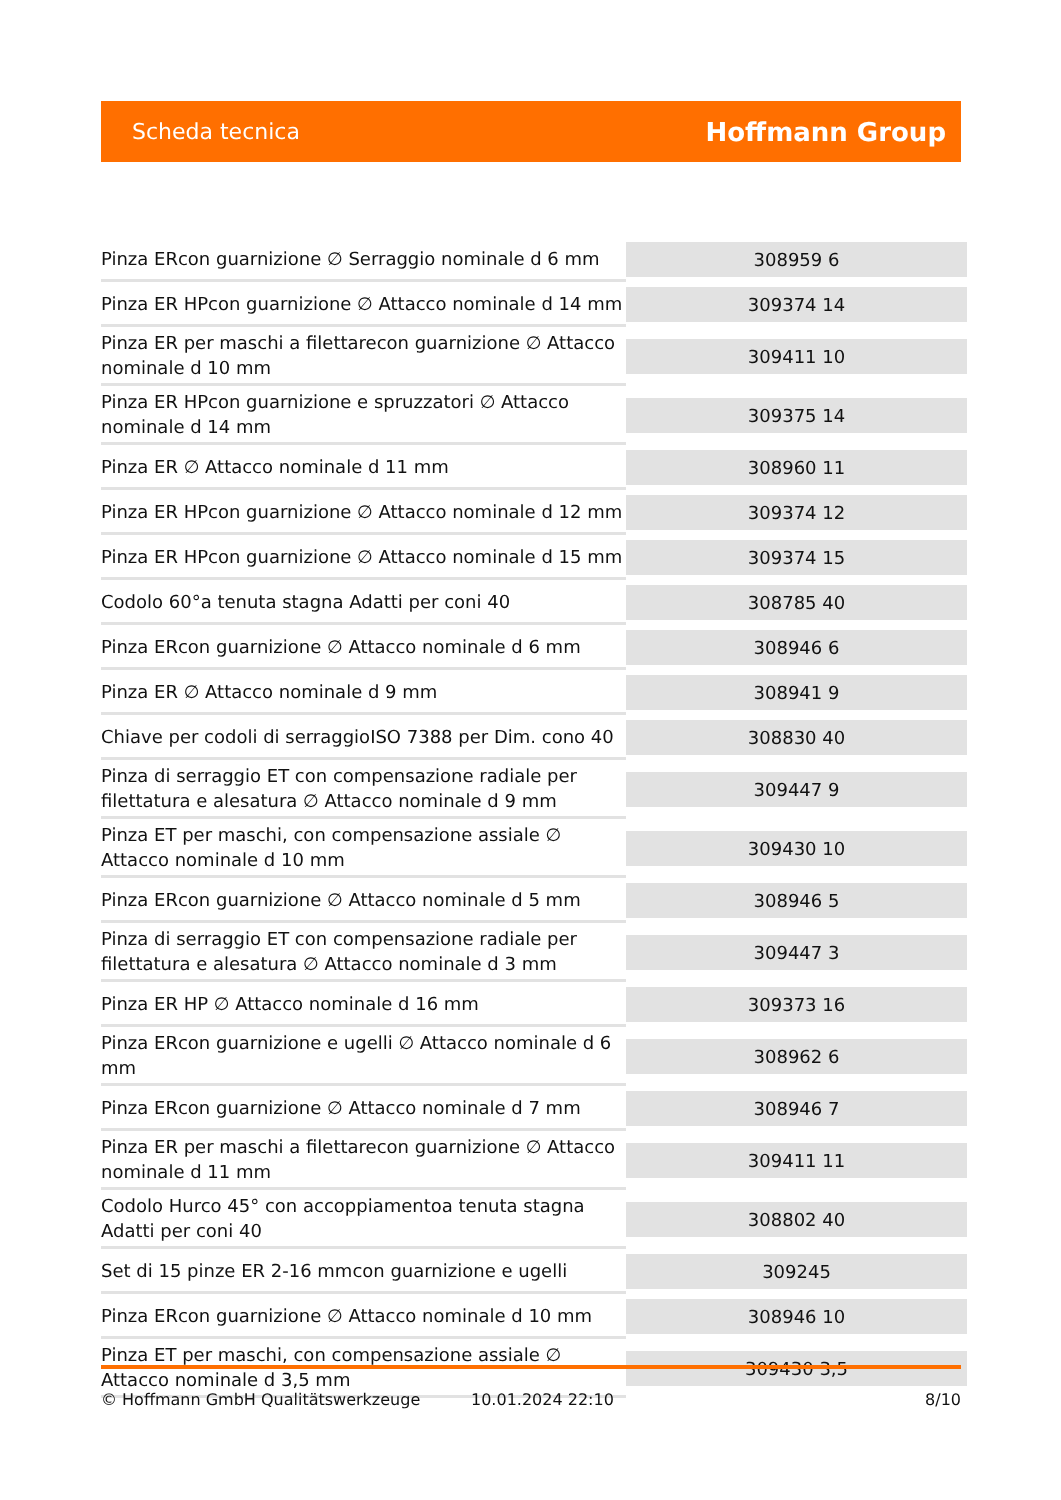Scheda tecnica Hoffmann Group
| Pinza ERcon guarnizione ∅ Serraggio nominale d 6 mm | 308959 6 |
| Pinza ER HPcon guarnizione ∅ Attacco nominale d 14 mm | 309374 14 |
| Pinza ER per maschi a filettarecon guarnizione ∅ Attacco nominale d 10 mm | 309411 10 |
| Pinza ER HPcon guarnizione e spruzzatori ∅ Attacco nominale d 14 mm | 309375 14 |
| Pinza ER ∅ Attacco nominale d 11 mm | 308960 11 |
| Pinza ER HPcon guarnizione ∅ Attacco nominale d 12 mm | 309374 12 |
| Pinza ER HPcon guarnizione ∅ Attacco nominale d 15 mm | 309374 15 |
| Codolo 60°a tenuta stagna Adatti per coni 40 | 308785 40 |
| Pinza ERcon guarnizione ∅ Attacco nominale d 6 mm | 308946 6 |
| Pinza ER ∅ Attacco nominale d 9 mm | 308941 9 |
| Chiave per codoli di serraggioISO 7388 per Dim. cono 40 | 308830 40 |
| Pinza di serraggio ET con compensazione radiale per filettatura e alesatura ∅ Attacco nominale d 9 mm | 309447 9 |
| Pinza ET per maschi, con compensazione assiale ∅ Attacco nominale d 10 mm | 309430 10 |
| Pinza ERcon guarnizione ∅ Attacco nominale d 5 mm | 308946 5 |
| Pinza di serraggio ET con compensazione radiale per filettatura e alesatura ∅ Attacco nominale d 3 mm | 309447 3 |
| Pinza ER HP ∅ Attacco nominale d 16 mm | 309373 16 |
| Pinza ERcon guarnizione e ugelli ∅ Attacco nominale d 6 mm | 308962 6 |
| Pinza ERcon guarnizione ∅ Attacco nominale d 7 mm | 308946 7 |
| Pinza ER per maschi a filettarecon guarnizione ∅ Attacco nominale d 11 mm | 309411 11 |
| Codolo Hurco 45° con accoppiamentoa tenuta stagna Adatti per coni 40 | 308802 40 |
| Set di 15 pinze ER 2-16 mmcon guarnizione e ugelli | 309245 |
| Pinza ERcon guarnizione ∅ Attacco nominale d 10 mm | 308946 10 |
| Pinza ET per maschi, con compensazione assiale ∅ Attacco nominale d 3,5 mm | 309430 3,5 |
© Hoffmann GmbH Qualitätswerkzeuge 10.01.2024 22:10 8/10